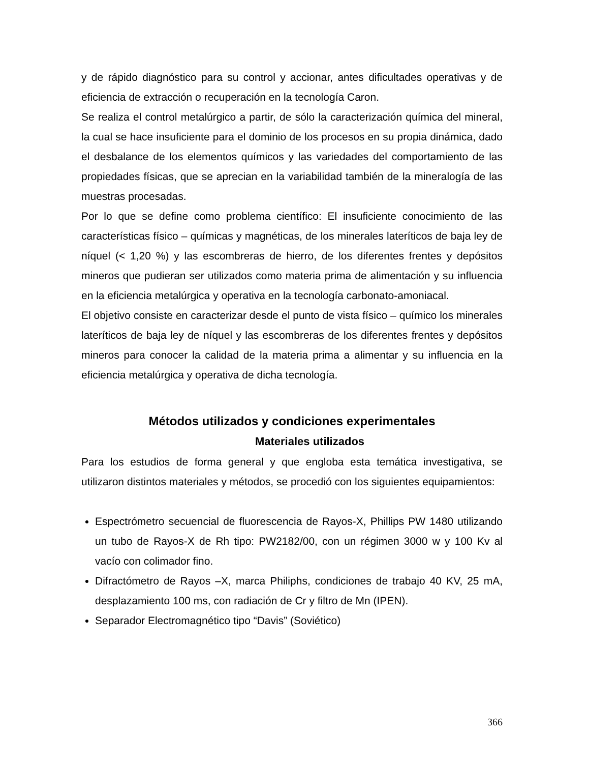y de rápido diagnóstico para su control y accionar, antes dificultades operativas y de eficiencia de extracción o recuperación en la tecnología Caron.
Se realiza el control metalúrgico a partir, de sólo la caracterización química del mineral, la cual se hace insuficiente para el dominio de los procesos en su propia dinámica, dado el desbalance de los elementos químicos y las variedades del comportamiento de las propiedades físicas, que se aprecian en la variabilidad también de la mineralogía de las muestras procesadas.
Por lo que se define como problema científico: El insuficiente conocimiento de las características físico – químicas y magnéticas, de los minerales lateríticos de baja ley de níquel (< 1,20 %) y las escombreras de hierro, de los diferentes frentes y depósitos mineros que pudieran ser utilizados como materia prima de alimentación y su influencia en la eficiencia metalúrgica y operativa en la tecnología carbonato-amoniacal.
El objetivo consiste en caracterizar desde el punto de vista físico – químico los minerales lateríticos de baja ley de níquel y las escombreras de los diferentes frentes y depósitos mineros para conocer la calidad de la materia prima a alimentar y su influencia en la eficiencia metalúrgica y operativa de dicha tecnología.
Métodos utilizados y condiciones experimentales
Materiales utilizados
Para los estudios de forma general y que engloba esta temática investigativa, se utilizaron distintos materiales y métodos, se procedió con los siguientes equipamientos:
Espectrómetro secuencial de fluorescencia de Rayos-X, Phillips PW 1480 utilizando un tubo de Rayos-X de Rh tipo: PW2182/00, con un régimen 3000 w y 100 Kv al vacío con colimador fino.
Difractómetro de Rayos –X, marca Philiphs, condiciones de trabajo 40 KV, 25 mA, desplazamiento 100 ms, con radiación de Cr y filtro de Mn (IPEN).
Separador Electromagnético tipo “Davis” (Soviético)
366